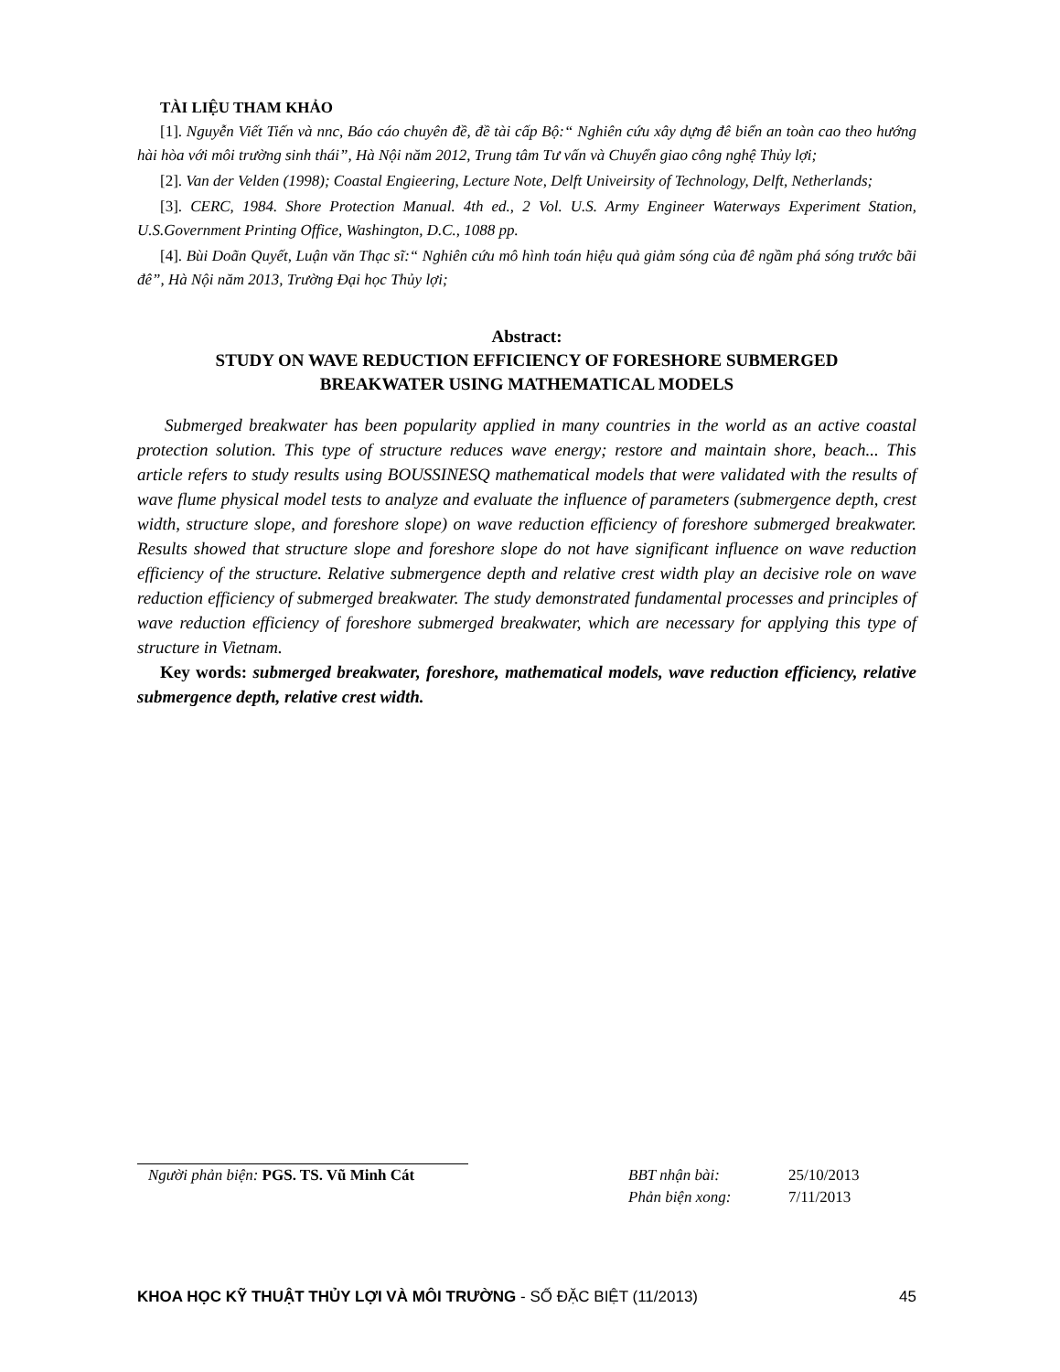TÀI LIỆU THAM KHẢO
[1]. Nguyễn Viết Tiến và nnc, Báo cáo chuyên đề, đề tài cấp Bộ:“ Nghiên cứu xây dựng đê biển an toàn cao theo hướng hài hòa với môi trường sinh thái”, Hà Nội năm 2012, Trung tâm Tư vấn và Chuyển giao công nghệ Thủy lợi;
[2]. Van der Velden (1998); Coastal Engieering, Lecture Note, Delft Univeirsity of Technology, Delft, Netherlands;
[3]. CERC, 1984. Shore Protection Manual. 4th ed., 2 Vol. U.S. Army Engineer Waterways Experiment Station, U.S.Government Printing Office, Washington, D.C., 1088 pp.
[4]. Bùi Doãn Quyết, Luận văn Thạc sĩ:“ Nghiên cứu mô hình toán hiệu quả giảm sóng của đê ngầm phá sóng trước bãi đê”, Hà Nội năm 2013, Trường Đại học Thủy lợi;
Abstract:
STUDY ON WAVE REDUCTION EFFICIENCY OF FORESHORE SUBMERGED
BREAKWATER USING MATHEMATICAL MODELS
Submerged breakwater has been popularity applied in many countries in the world as an active coastal protection solution. This type of structure reduces wave energy; restore and maintain shore, beach... This article refers to study results using BOUSSINESQ mathematical models that were validated with the results of wave flume physical model tests to analyze and evaluate the influence of parameters (submergence depth, crest width, structure slope, and foreshore slope) on wave reduction efficiency of foreshore submerged breakwater. Results showed that structure slope and foreshore slope do not have significant influence on wave reduction efficiency of the structure. Relative submergence depth and relative crest width play an decisive role on wave reduction efficiency of submerged breakwater. The study demonstrated fundamental processes and principles of wave reduction efficiency of foreshore submerged breakwater, which are necessary for applying this type of structure in Vietnam.
Key words: submerged breakwater, foreshore, mathematical models, wave reduction efficiency, relative submergence depth, relative crest width.
Người phản biện: PGS. TS. Vũ Minh Cát BBT nhận bài: 25/10/2013
Phản biện xong: 7/11/2013
KHOA HỌC KỸ THUẬT THỦY LỢI VÀ MÔI TRƯỜNG - SỐ ĐẶC BIỆT (11/2013)
45